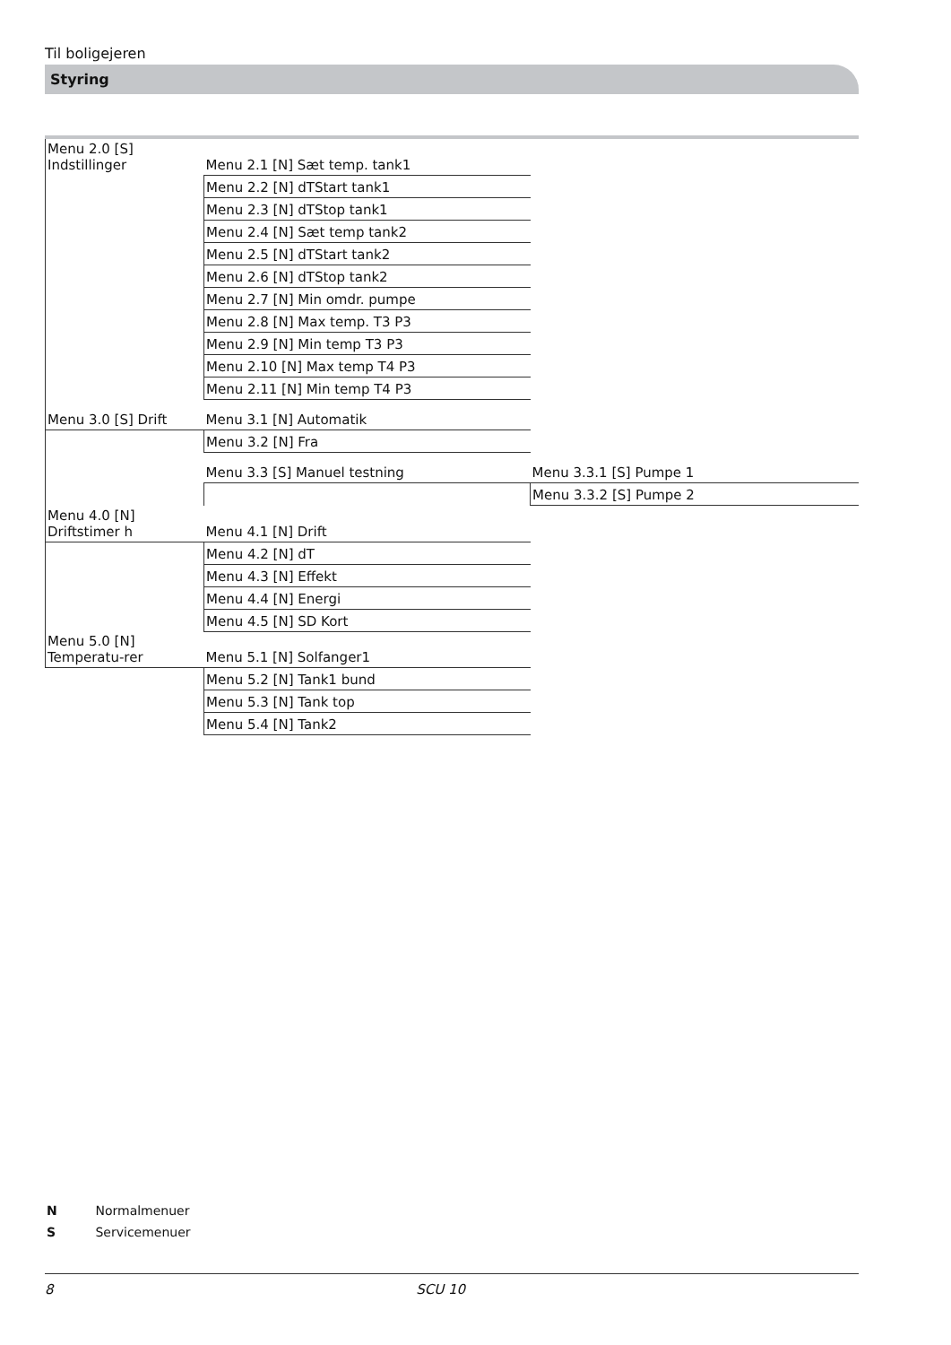Til boligejeren
Styring
| Menu 2.0 [S] Indstillinger | Menu 2.1 [N] Sæt temp. tank1 | |
| | Menu 2.2 [N] dTStart tank1 | |
| | Menu 2.3 [N] dTStop tank1 | |
| | Menu 2.4 [N] Sæt temp tank2 | |
| | Menu 2.5 [N] dTStart tank2 | |
| | Menu 2.6 [N] dTStop tank2 | |
| | Menu 2.7 [N] Min omdr. pumpe | |
| | Menu 2.8 [N] Max temp. T3 P3 | |
| | Menu 2.9 [N] Min temp T3 P3 | |
| | Menu 2.10 [N] Max temp T4 P3 | |
| | Menu 2.11 [N] Min temp T4 P3 | |
| Menu 3.0 [S] Drift | Menu 3.1 [N] Automatik | |
| | Menu 3.2 [N] Fra | |
| | Menu 3.3 [S] Manuel testning | Menu 3.3.1 [S] Pumpe 1 |
| | | Menu 3.3.2 [S] Pumpe 2 |
| Menu 4.0 [N] Driftstimer h | Menu 4.1 [N] Drift | |
| | Menu 4.2 [N] dT | |
| | Menu 4.3 [N] Effekt | |
| | Menu 4.4 [N] Energi | |
| | Menu 4.5 [N] SD Kort | |
| Menu 5.0 [N] Temperatu-rer | Menu 5.1 [N] Solfanger1 | |
| | Menu 5.2 [N] Tank1 bund | |
| | Menu 5.3 [N] Tank top | |
| | Menu 5.4 [N] Tank2 | |
N Normalmenuer
S Servicemenuer
8 SCU 10